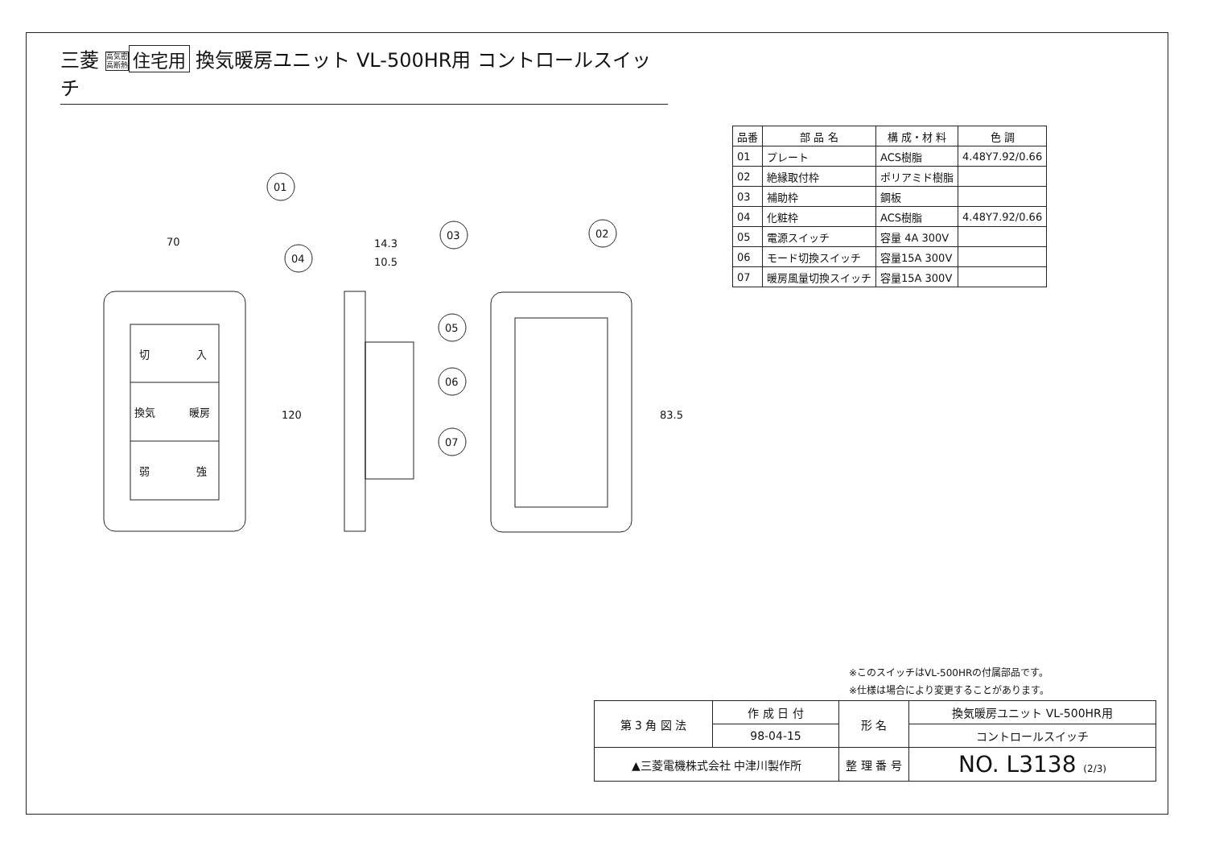三菱 高気密
高断熱 住宅用 換気暖房ユニット VL-500HR用 コントロールスイッチ
01
04
03
02
05
06
07
70
14.3
10.5
120
83.5
切
入
換気
暖房
弱
強
| 品番 | 部 品 名 | 構 成・材 料 | 色 調 |
| --- | --- | --- | --- |
| 01 | プレート | ACS樹脂 | 4.48Y7.92/0.66 |
| 02 | 絶縁取付枠 | ポリアミド樹脂 | |
| 03 | 補助枠 | 鋼板 | |
| 04 | 化粧枠 | ACS樹脂 | 4.48Y7.92/0.66 |
| 05 | 電源スイッチ | 容量 4A 300V | |
| 06 | モード切換スイッチ | 容量15A 300V | |
| 07 | 暖房風量切換スイッチ | 容量15A 300V | |
※このスイッチはVL-500HRの付属部品です。
※仕様は場合により変更することがあります。
| 第 3 角 図 法 | 作 成 日 付 | 形 名 | 換気暖房ユニット VL-500HR用 |
| | 98-04-15 | | コントロールスイッチ |
| ▲三菱電機株式会社 中津川製作所 | | 整 理 番 号 | NO. L3138 (2/3) |